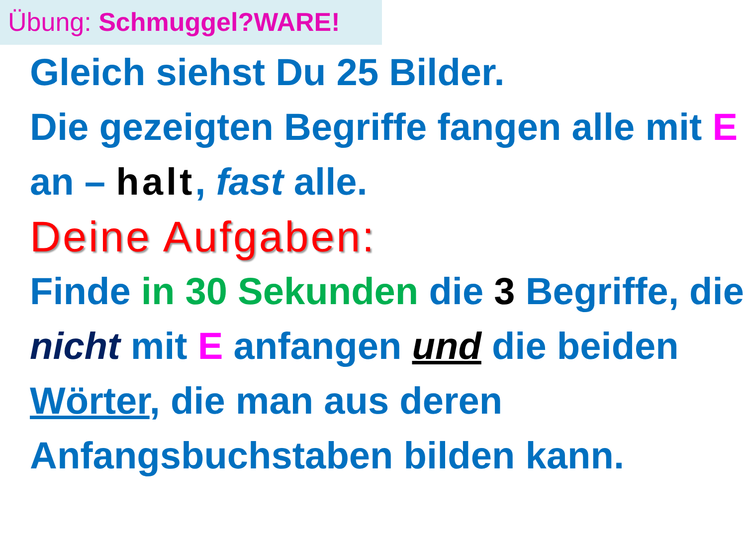Übung: Schmuggel?WARE!
Gleich siehst Du 25 Bilder.
Die gezeigten Begriffe fangen alle mit E an – halt, fast alle.
Deine Aufgaben:
Finde in 30 Sekunden die 3 Begriffe, die nicht mit E anfangen und die beiden Wörter, die man aus deren Anfangsbuchstaben bilden kann.